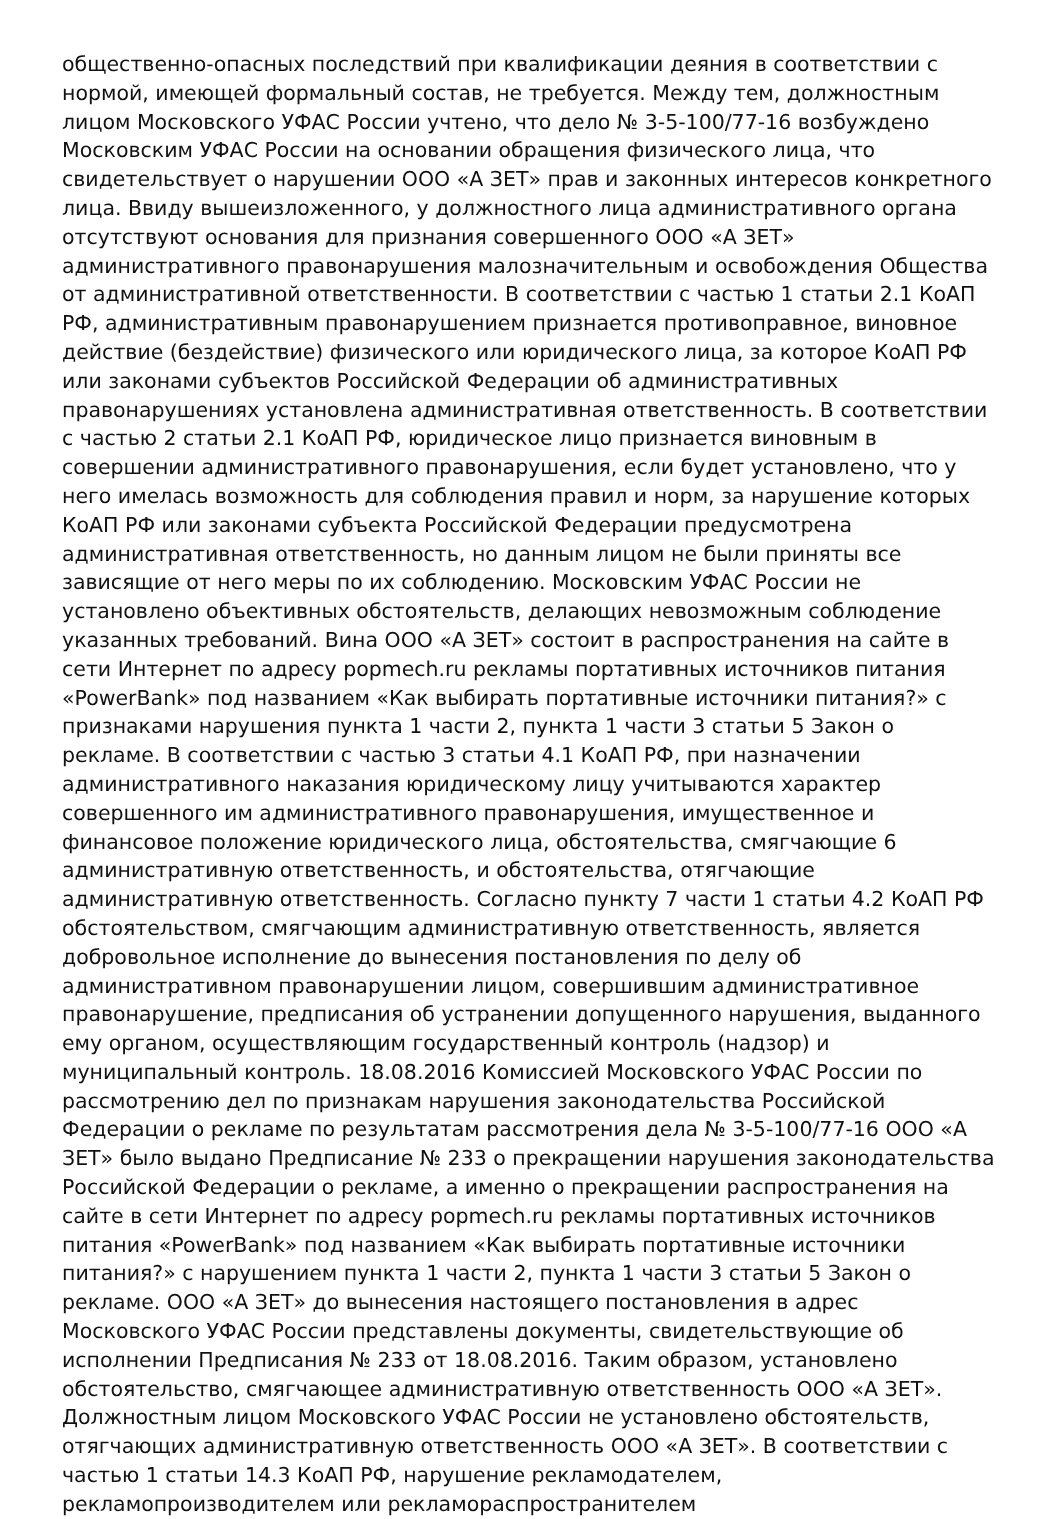общественно-опасных последствий при квалификации деяния в соответствии с нормой, имеющей формальный состав, не требуется. Между тем, должностным лицом Московского УФАС России учтено, что дело № 3-5-100/77-16 возбуждено Московским УФАС России на основании обращения физического лица, что свидетельствует о нарушении ООО «А ЗЕТ» прав и законных интересов конкретного лица. Ввиду вышеизложенного, у должностного лица административного органа отсутствуют основания для признания совершенного ООО «А ЗЕТ» административного правонарушения малозначительным и освобождения Общества от административной ответственности. В соответствии с частью 1 статьи 2.1 КоАП РФ, административным правонарушением признается противоправное, виновное действие (бездействие) физического или юридического лица, за которое КоАП РФ или законами субъектов Российской Федерации об административных правонарушениях установлена административная ответственность. В соответствии с частью 2 статьи 2.1 КоАП РФ, юридическое лицо признается виновным в совершении административного правонарушения, если будет установлено, что у него имелась возможность для соблюдения правил и норм, за нарушение которых КоАП РФ или законами субъекта Российской Федерации предусмотрена административная ответственность, но данным лицом не были приняты все зависящие от него меры по их соблюдению. Московским УФАС России не установлено объективных обстоятельств, делающих невозможным соблюдение указанных требований. Вина ООО «А ЗЕТ» состоит в распространения на сайте в сети Интернет по адресу popmech.ru рекламы портативных источников питания «PowerBank» под названием «Как выбирать портативные источники питания?» с признаками нарушения пункта 1 части 2, пункта 1 части 3 статьи 5 Закон о рекламе. В соответствии с частью 3 статьи 4.1 КоАП РФ, при назначении административного наказания юридическому лицу учитываются характер совершенного им административного правонарушения, имущественное и финансовое положение юридического лица, обстоятельства, смягчающие 6 административную ответственность, и обстоятельства, отягчающие административную ответственность. Согласно пункту 7 части 1 статьи 4.2 КоАП РФ обстоятельством, смягчающим административную ответственность, является добровольное исполнение до вынесения постановления по делу об административном правонарушении лицом, совершившим административное правонарушение, предписания об устранении допущенного нарушения, выданного ему органом, осуществляющим государственный контроль (надзор) и муниципальный контроль. 18.08.2016 Комиссией Московского УФАС России по рассмотрению дел по признакам нарушения законодательства Российской Федерации о рекламе по результатам рассмотрения дела № 3-5-100/77-16 ООО «А ЗЕТ» было выдано Предписание № 233 о прекращении нарушения законодательства Российской Федерации о рекламе, а именно о прекращении распространения на сайте в сети Интернет по адресу popmech.ru рекламы портативных источников питания «PowerBank» под названием «Как выбирать портативные источники питания?» с нарушением пункта 1 части 2, пункта 1 части 3 статьи 5 Закон о рекламе. ООО «А ЗЕТ» до вынесения настоящего постановления в адрес Московского УФАС России представлены документы, свидетельствующие об исполнении Предписания № 233 от 18.08.2016. Таким образом, установлено обстоятельство, смягчающее административную ответственность ООО «А ЗЕТ». Должностным лицом Московского УФАС России не установлено обстоятельств, отягчающих административную ответственность ООО «А ЗЕТ». В соответствии с частью 1 статьи 14.3 КоАП РФ, нарушение рекламодателем, рекламопроизводителем или рекламораспространителем